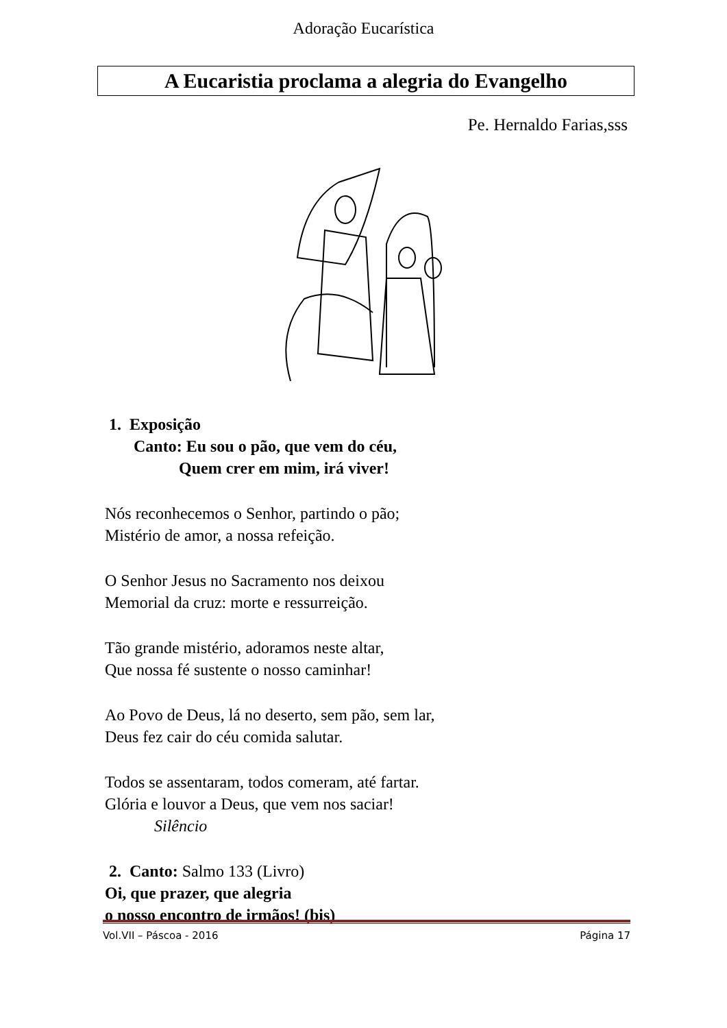Adoração Eucarística
A Eucaristia proclama a alegria do Evangelho
Pe. Hernaldo Farias,sss
1. Exposição
Canto: Eu sou o pão, que vem do céu,
Quem crer em mim, irá viver!
Nós reconhecemos o Senhor, partindo o pão;
Mistério de amor, a nossa refeição.
O Senhor Jesus no Sacramento nos deixou
Memorial da cruz: morte e ressurreição.
Tão grande mistério, adoramos neste altar,
Que nossa fé sustente o nosso caminhar!
Ao Povo de Deus, lá no deserto, sem pão, sem lar,
Deus fez cair do céu comida salutar.
Todos se assentaram, todos comeram, até fartar.
Glória e louvor a Deus, que vem nos saciar!
Silêncio
2. Canto: Salmo 133 (Livro)
Oi, que prazer, que alegria
o nosso encontro de irmãos! (bis)
Vol.VII – Páscoa - 2016 Página 17